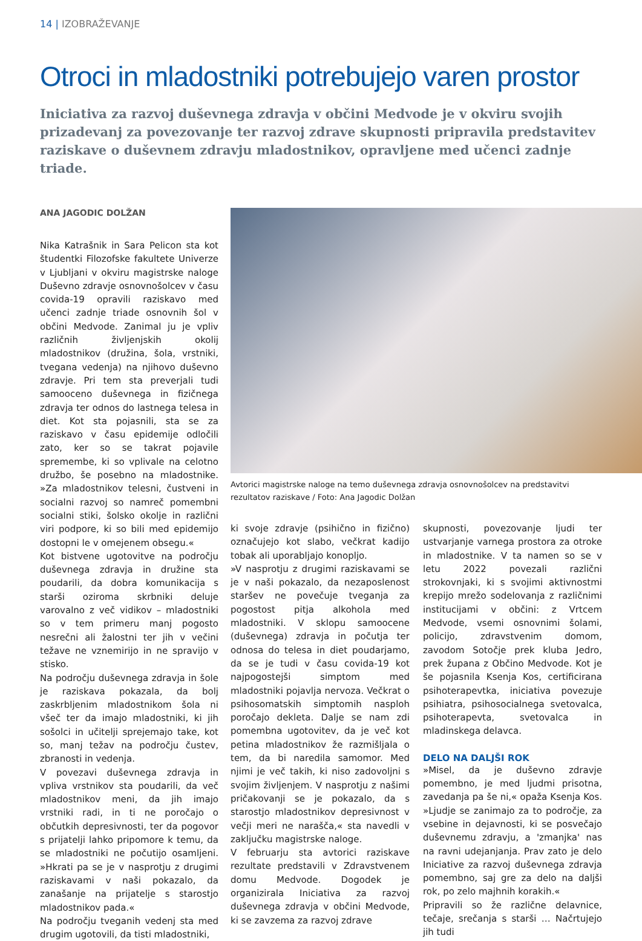14 | IZOBRAŽEVANJE
Otroci in mladostniki potrebujejo varen prostor
Iniciativa za razvoj duševnega zdravja v občini Medvode je v okviru svojih prizadevanj za povezovanje ter razvoj zdrave skupnosti pripravila predstavitev raziskave o duševnem zdravju mladostnikov, opravljene med učenci zadnje triade.
ANA JAGODIC DOLŽAN
Nika Katrašnik in Sara Pelicon sta kot študentki Filozofske fakultete Univerze v Ljubljani v okviru magistrske naloge Duševno zdravje osnovnošolcev v času covida-19 opravili raziskavo med učenci zadnje triade osnovnih šol v občini Medvode. Zanimal ju je vpliv različnih življenjskih okolij mladostnikov (družina, šola, vrstniki, tvegana vedenja) na njihovo duševno zdravje. Pri tem sta preverjali tudi samooceno duševnega in fizičnega zdravja ter odnos do lastnega telesa in diet. Kot sta pojasnili, sta se za raziskavo v času epidemije odločili zato, ker so se takrat pojavile spremembe, ki so vplivale na celotno družbo, še posebno na mladostnike. »Za mladostnikov telesni, čustveni in socialni razvoj so namreč pomembni socialni stiki, šolsko okolje in različni viri podpore, ki so bili med epidemijo dostopni le v omejenem obsegu.«
Kot bistvene ugotovitve na področju duševnega zdravja in družine sta poudarili, da dobra komunikacija s starši oziroma skrbniki deluje varovalno z več vidikov – mladostniki so v tem primeru manj pogosto nesrečni ali žalostni ter jih v večini težave ne vznemirijo in ne spravijo v stisko.
Na področju duševnega zdravja in šole je raziskava pokazala, da bolj zaskrbljenim mladostnikom šola ni všeč ter da imajo mladostniki, ki jih sošolci in učitelji sprejemajo take, kot so, manj težav na področju čustev, zbranosti in vedenja.
V povezavi duševnega zdravja in vpliva vrstnikov sta poudarili, da več mladostnikov meni, da jih imajo vrstniki radi, in ti ne poročajo o občutkih depresivnosti, ter da pogovor s prijatelji lahko pripomore k temu, da se mladostniki ne počutijo osamljeni. »Hkrati pa se je v nasprotju z drugimi raziskavami v naši pokazalo, da zanašanje na prijatelje s starostjo mladostnikov pada.«
Na področju tveganih vedenj sta med drugim ugotovili, da tisti mladostniki,
Avtorici magistrske naloge na temo duševnega zdravja osnovnošolcev na predstavitvi rezultatov raziskave / Foto: Ana Jagodic Dolžan
ki svoje zdravje (psihično in fizično) označujejo kot slabo, večkrat kadijo tobak ali uporabljajo konopljo.
»V nasprotju z drugimi raziskavami se je v naši pokazalo, da nezaposlenost staršev ne povečuje tveganja za pogostost pitja alkohola med mladostniki. V sklopu samoocene (duševnega) zdravja in počutja ter odnosa do telesa in diet poudarjamo, da se je tudi v času covida-19 kot najpogostejši simptom med mladostniki pojavlja nervoza. Večkrat o psihosomatskih simptomih nasploh poročajo dekleta. Dalje se nam zdi pomembna ugotovitev, da je več kot petina mladostnikov že razmišljala o tem, da bi naredila samomor. Med njimi je več takih, ki niso zadovoljni s svojim življenjem. V nasprotju z našimi pričakovanji se je pokazalo, da s starostjo mladostnikov depresivnost v večji meri ne narašča,« sta navedli v zaključku magistrske naloge.
V februarju sta avtorici raziskave rezultate predstavili v Zdravstvenem domu Medvode. Dogodek je organizirala Iniciativa za razvoj duševnega zdravja v občini Medvode, ki se zavzema za razvoj zdrave
skupnosti, povezovanje ljudi ter ustvarjanje varnega prostora za otroke in mladostnike. V ta namen so se v letu 2022 povezali različni strokovnjaki, ki s svojimi aktivnostmi krepijo mrežo sodelovanja z različnimi institucijami v občini: z Vrtcem Medvode, vsemi osnovnimi šolami, policijo, zdravstvenim domom, zavodom Sotočje prek kluba Jedro, prek župana z Občino Medvode. Kot je še pojasnila Ksenja Kos, certificirana psihoterapevtka, iniciativa povezuje psihiatra, psihosocialnega svetovalca, psihoterapevta, svetovalca in mladinskega delavca.
DELO NA DALJŠI ROK
»Misel, da je duševno zdravje pomembno, je med ljudmi prisotna, zavedanja pa še ni,« opaža Ksenja Kos. »Ljudje se zanimajo za to področje, za vsebine in dejavnosti, ki se posvečajo duševnemu zdravju, a 'zmanjka' nas na ravni udejanjanja. Prav zato je delo Iniciative za razvoj duševnega zdravja pomembno, saj gre za delo na daljši rok, po zelo majhnih korakih.«
Pripravili so že različne delavnice, tečaje, srečanja s starši … Načrtujejo jih tudi